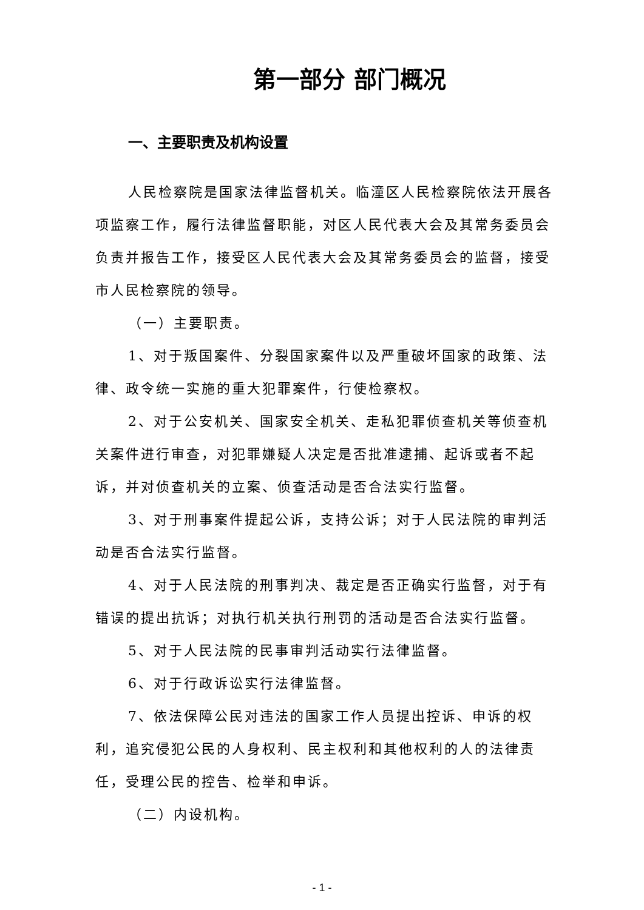第一部分 部门概况
一、主要职责及机构设置
人民检察院是国家法律监督机关。临潼区人民检察院依法开展各项监察工作，履行法律监督职能，对区人民代表大会及其常务委员会负责并报告工作，接受区人民代表大会及其常务委员会的监督，接受市人民检察院的领导。
（一）主要职责。
1、对于叛国案件、分裂国家案件以及严重破坏国家的政策、法律、政令统一实施的重大犯罪案件，行使检察权。
2、对于公安机关、国家安全机关、走私犯罪侦查机关等侦查机关案件进行审查，对犯罪嫌疑人决定是否批准逮捕、起诉或者不起诉，并对侦查机关的立案、侦查活动是否合法实行监督。
3、对于刑事案件提起公诉，支持公诉；对于人民法院的审判活动是否合法实行监督。
4、对于人民法院的刑事判决、裁定是否正确实行监督，对于有错误的提出抗诉；对执行机关执行刑罚的活动是否合法实行监督。
5、对于人民法院的民事审判活动实行法律监督。
6、对于行政诉讼实行法律监督。
7、依法保障公民对违法的国家工作人员提出控诉、申诉的权利，追究侵犯公民的人身权利、民主权利和其他权利的人的法律责任，受理公民的控告、检举和申诉。
（二）内设机构。
- 1 -